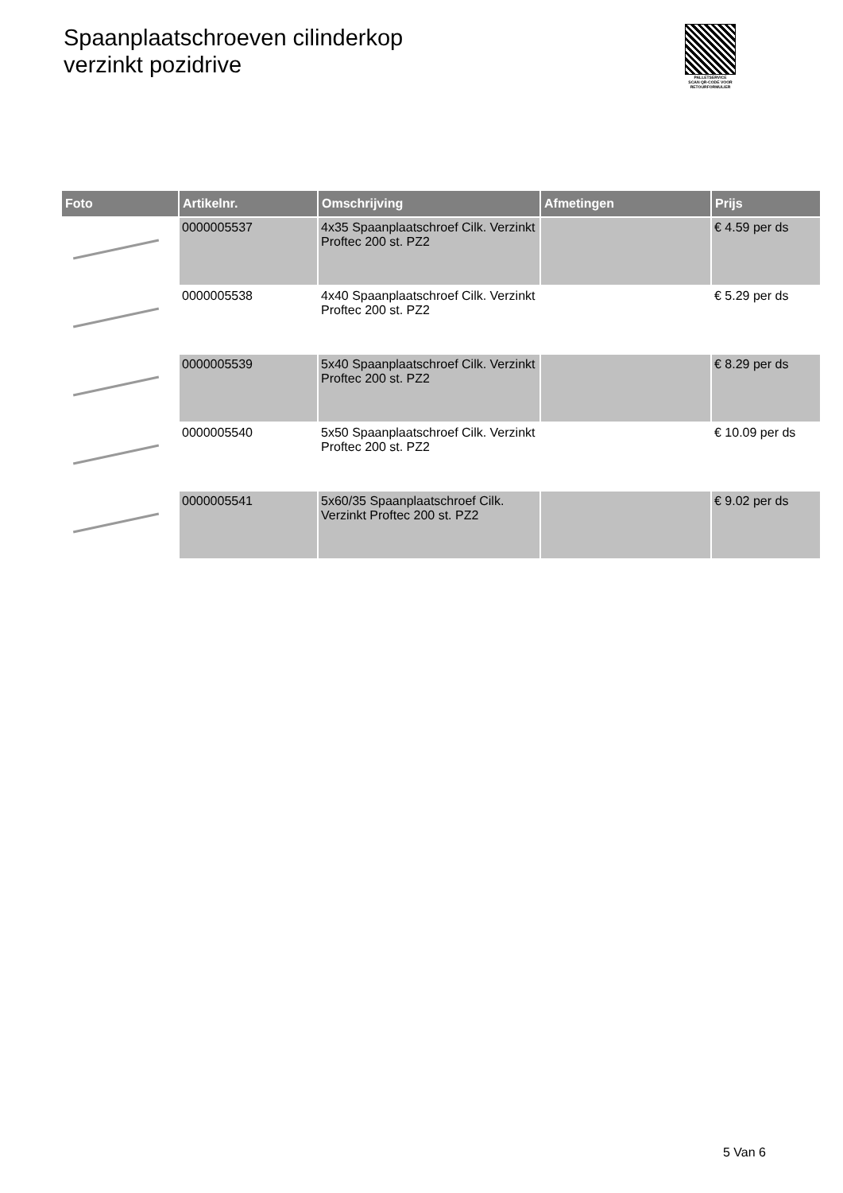Spaanplaatschroeven cilinderkop
verzinkt pozidrive
PALLETSERVICE
SCAN QR-CODE VOOR RETOURFORMULIER
| Foto | Artikelnr. | Omschrijving | Afmetingen | Prijs |
| --- | --- | --- | --- | --- |
| | 0000005537 | 4x35 Spaanplaatschroef Cilk. Verzinkt Proftec 200 st. PZ2 | | € 4.59 per ds |
| | 0000005538 | 4x40 Spaanplaatschroef Cilk. Verzinkt Proftec 200 st. PZ2 | | € 5.29 per ds |
| | 0000005539 | 5x40 Spaanplaatschroef Cilk. Verzinkt Proftec 200 st. PZ2 | | € 8.29 per ds |
| | 0000005540 | 5x50 Spaanplaatschroef Cilk. Verzinkt Proftec 200 st. PZ2 | | € 10.09 per ds |
| | 0000005541 | 5x60/35 Spaanplaatschroef Cilk. Verzinkt Proftec 200 st. PZ2 | | € 9.02 per ds |
5 Van 6